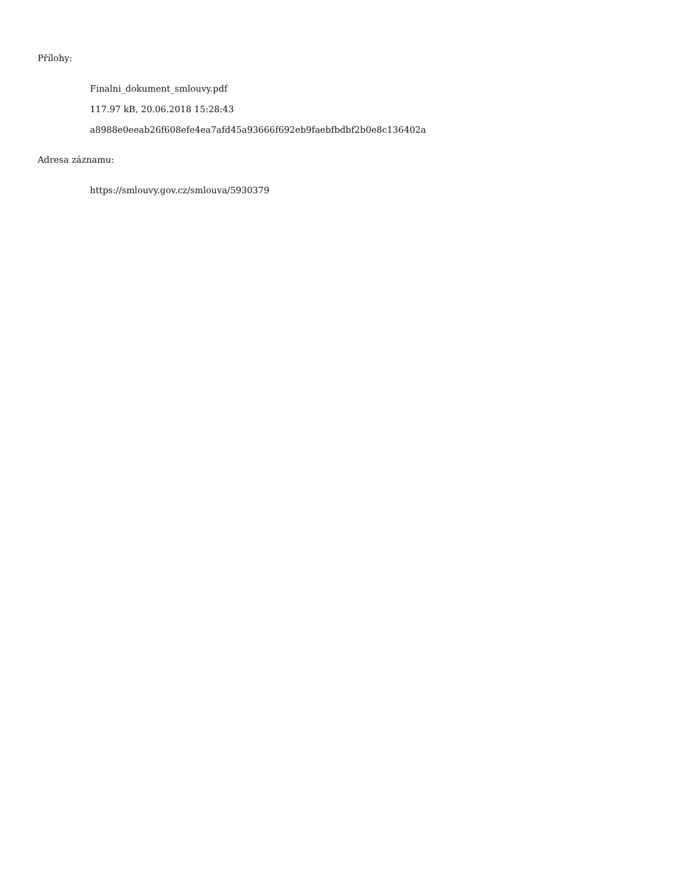Přílohy:
Finalni_dokument_smlouvy.pdf
117.97 kB, 20.06.2018 15:28:43
a8988e0eeab26f608efe4ea7afd45a93666f692eb9faebfbdbf2b0e8c136402a
Adresa záznamu:
https://smlouvy.gov.cz/smlouva/5930379